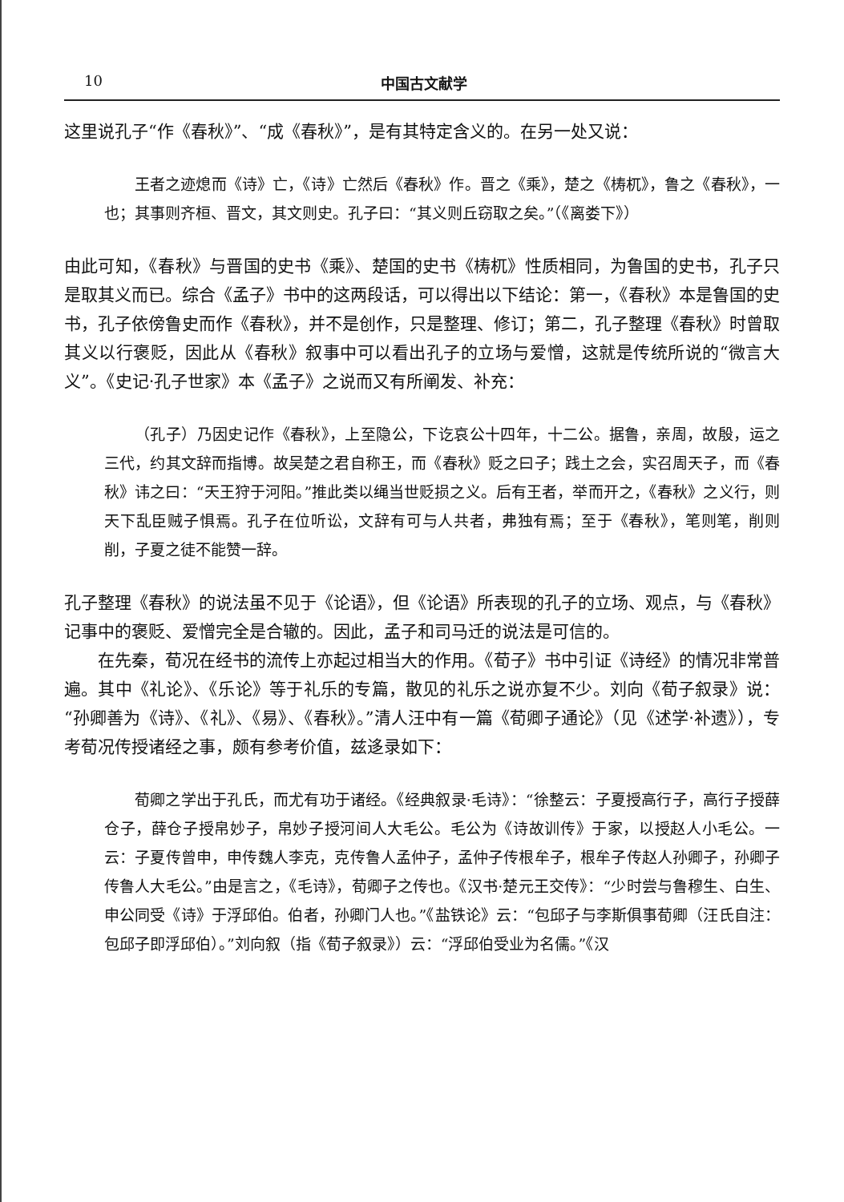10 中国古文献学
这里说孔子“作《春秋》”、“成《春秋》”，是有其特定含义的。在另一处又说：
王者之迹熄而《诗》亡，《诗》亡然后《春秋》作。晋之《乘》，楚之《梼杌》，鲁之《春秋》，一也；其事则齐桓、晋文，其文则史。孔子曰：“其义则丘窃取之矣。”（《离娄下》）
由此可知，《春秋》与晋国的史书《乘》、楚国的史书《梼杌》性质相同，为鲁国的史书，孔子只是取其义而已。综合《孟子》书中的这两段话，可以得出以下结论：第一，《春秋》本是鲁国的史书，孔子依傍鲁史而作《春秋》，并不是创作，只是整理、修订；第二，孔子整理《春秋》时曾取其义以行褒贬，因此从《春秋》叙事中可以看出孔子的立场与爱憎，这就是传统所说的“微言大义”。《史记·孔子世家》本《孟子》之说而又有所阐发、补充：
（孔子）乃因史记作《春秋》，上至隐公，下讫哀公十四年，十二公。据鲁，亲周，故殷，运之三代，约其文辞而指博。故吴楚之君自称王，而《春秋》贬之曰子；践土之会，实召周天子，而《春秋》讳之曰：“天王狩于河阳。”推此类以绳当世贬损之义。后有王者，举而开之，《春秋》之义行，则天下乱臣贼子惧焉。孔子在位听讼，文辞有可与人共者，弗独有焉；至于《春秋》，笔则笔，削则削，子夏之徒不能赞一辞。
孔子整理《春秋》的说法虽不见于《论语》，但《论语》所表现的孔子的立场、观点，与《春秋》记事中的褒贬、爱憎完全是合辙的。因此，孟子和司马迁的说法是可信的。
在先秦，荀况在经书的流传上亦起过相当大的作用。《荀子》书中引证《诗经》的情况非常普遍。其中《礼论》、《乐论》等于礼乐的专篇，散见的礼乐之说亦复不少。刘向《荀子叙录》说：“孙卿善为《诗》、《礼》、《易》、《春秋》。”清人汪中有一篇《荀卿子通论》（见《述学·补遗》），专考荀况传授诸经之事，颇有参考价值，兹迻录如下：
荀卿之学出于孔氏，而尤有功于诸经。《经典叙录·毛诗》：“徐整云：子夏授高行子，高行子授薛仓子，薛仓子授帛妙子，帛妙子授河间人大毛公。毛公为《诗故训传》于家，以授赵人小毛公。一云：子夏传曾申，申传魏人李克，克传鲁人孟仲子，孟仲子传根牟子，根牟子传赵人孙卿子，孙卿子传鲁人大毛公。”由是言之，《毛诗》，荀卿子之传也。《汉书·楚元王交传》：“少时尝与鲁穆生、白生、申公同受《诗》于浮邱伯。伯者，孙卿门人也。”《盐铁论》云：“包邱子与李斯俱事荀卿（汪氏自注：包邱子即浮邱伯）。”刘向叙（指《荀子叙录》）云：“浮邱伯受业为名儒。”《汉